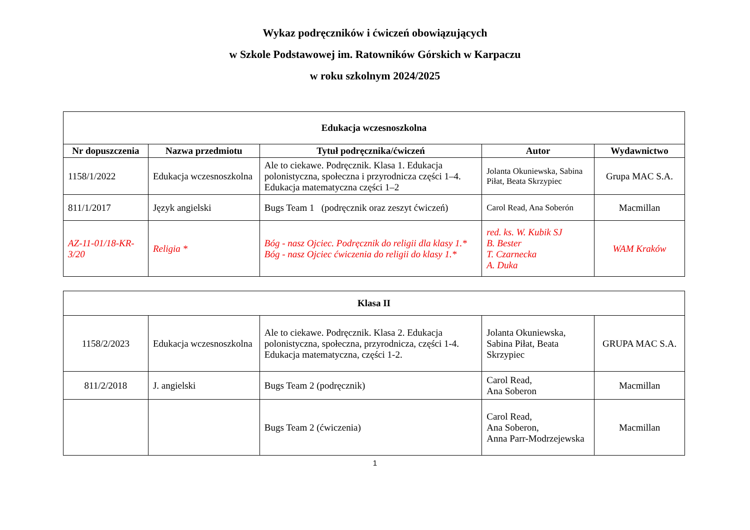Wykaz podręczników i ćwiczeń obowiązujących
w Szkole Podstawowej im. Ratowników Górskich w Karpaczu
w roku szkolnym 2024/2025
| Edukacja wczesnoszkolna | | | | |
| --- | --- | --- | --- | --- |
| Nr dopuszczenia | Nazwa przedmiotu | Tytuł podręcznika/ćwiczeń | Autor | Wydawnictwo |
| 1158/1/2022 | Edukacja wczesnoszkolna | Ale to ciekawe. Podręcznik. Klasa 1. Edukacja polonistyczna, społeczna i przyrodnicza części 1–4. Edukacja matematyczna części 1–2 | Jolanta Okuniewska, Sabina Piłat, Beata Skrzypiec | Grupa MAC S.A. |
| 811/1/2017 | Język angielski | Bugs Team 1 (podręcznik oraz zeszyt ćwiczeń) | Carol Read, Ana Soberón | Macmillan |
| AZ-11-01/18-KR-3/20 | Religia * | Bóg - nasz Ojciec. Podręcznik do religii dla klasy 1.* Bóg - nasz Ojciec ćwiczenia do religii do klasy 1.* | red. ks. W. Kubik SJ B. Bester T. Czarnecka A. Duka | WAM Kraków |
| Klasa II | | | | |
| --- | --- | --- | --- | --- |
| 1158/2/2023 | Edukacja wczesnoszkolna | Ale to ciekawe. Podręcznik. Klasa 2. Edukacja polonistyczna, społeczna, przyrodnicza, części 1-4. Edukacja matematyczna, części 1-2. | Jolanta Okuniewska, Sabina Piłat, Beata Skrzypiec | GRUPA MAC S.A. |
| 811/2/2018 | J. angielski | Bugs Team 2 (podręcznik) | Carol Read, Ana Soberon | Macmillan |
| | | Bugs Team 2 (ćwiczenia) | Carol Read, Ana Soberon, Anna Parr-Modrzejewska | Macmillan |
1